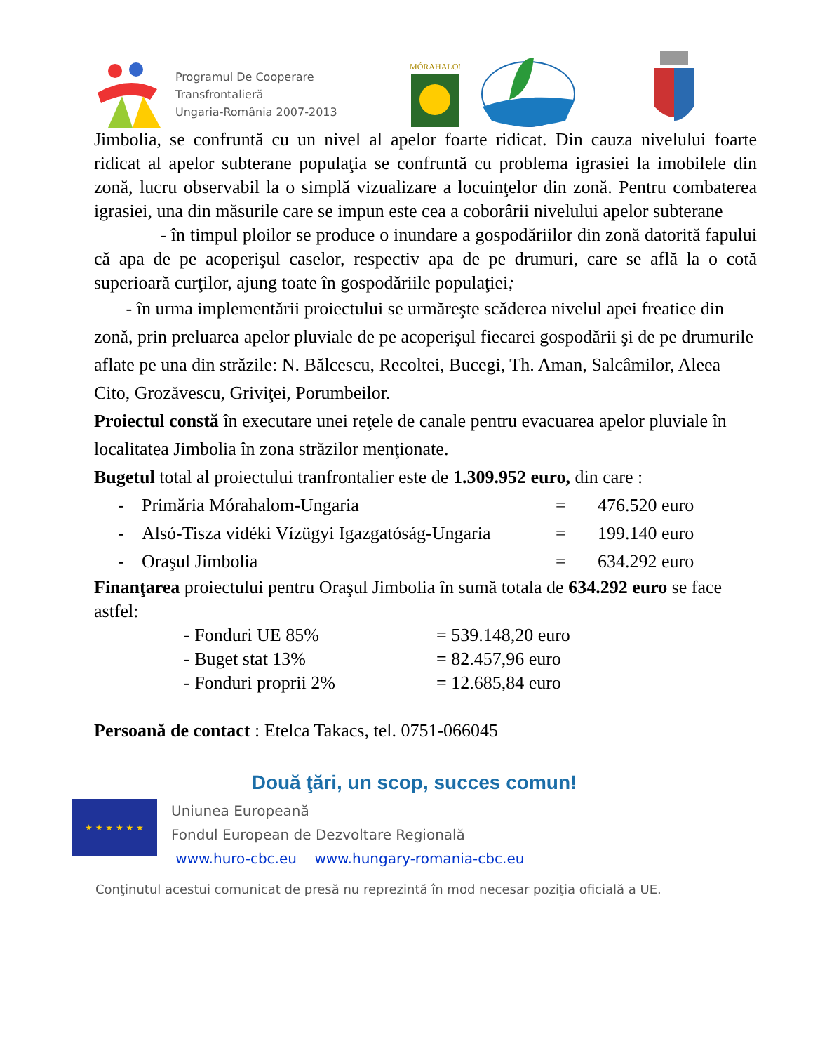Programul De Cooperare
Transfrontalieră
Ungaria-România 2007-2013
MÓRAHALOM
Jimbolia, se confruntă cu un nivel al apelor foarte ridicat. Din cauza nivelului foarte ridicat al apelor subterane populaţia se confruntă cu problema igrasiei la imobilele din zonă, lucru observabil la o simplă vizualizare a locuinţelor din zonă. Pentru combaterea igrasiei, una din măsurile care se impun este cea a coborârii nivelului apelor subterane
- în timpul ploilor se produce o inundare a gospodăriilor din zonă datorită fapului că apa de pe acoperişul caselor, respectiv apa de pe drumuri, care se află la o cotă superioară curţilor, ajung toate în gospodăriile populaţiei;
- în urma implementării proiectului se urmăreşte scăderea nivelul apei freatice din zonă, prin preluarea apelor pluviale de pe acoperişul fiecarei gospodării şi de pe drumurile aflate pe una din străzile: N. Bălcescu, Recoltei, Bucegi, Th. Aman, Salcâmilor, Aleea Cito, Grozăvescu, Griviţei, Porumbeilor.
Proiectul constă în executare unei reţele de canale pentru evacuarea apelor pluviale în localitatea Jimbolia în zona străzilor menţionate.
Bugetul total al proiectului tranfrontalier este de 1.309.952 euro, din care :
- Primăria Mórahalom-Ungaria = 476.520 euro
- Alsó-Tisza vidéki Vízügyi Igazgatóság-Ungaria = 199.140 euro
- Oraşul Jimbolia = 634.292 euro
Finanţarea proiectului pentru Oraşul Jimbolia în sumă totala de 634.292 euro se face astfel:
- Fonduri UE 85% = 539.148,20 euro
- Buget stat 13% = 82.457,96 euro
- Fonduri proprii 2% = 12.685,84 euro
Persoană de contact : Etelca Takacs, tel. 0751-066045
Două ţări, un scop, succes comun!
★ ★ ★ ★ ★ ★
Uniunea Europeană
Fondul European de Dezvoltare Regională
www.huro-cbc.eu www.hungary-romania-cbc.eu
Conţinutul acestui comunicat de presă nu reprezintă în mod necesar poziţia oficială a UE.